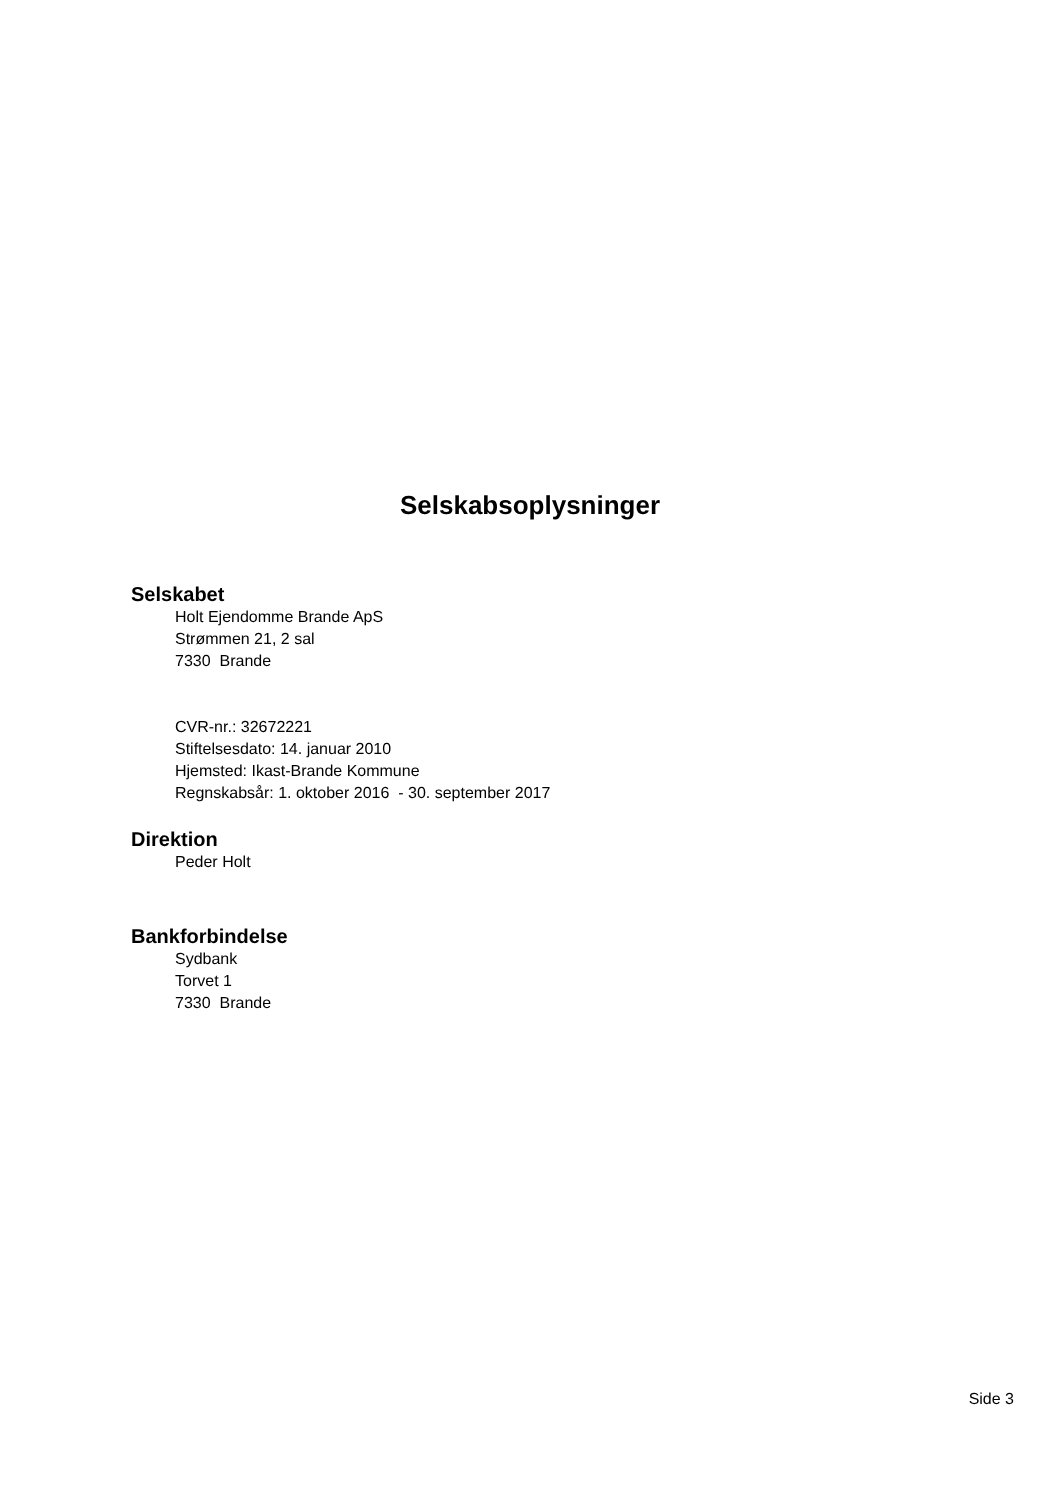Selskabsoplysninger
Selskabet
Holt Ejendomme Brande ApS
Strømmen 21, 2 sal
7330 Brande
CVR-nr.: 32672221
Stiftelsesdato: 14. januar 2010
Hjemsted: Ikast-Brande Kommune
Regnskabsår: 1. oktober 2016 - 30. september 2017
Direktion
Peder Holt
Bankforbindelse
Sydbank
Torvet 1
7330 Brande
Side 3